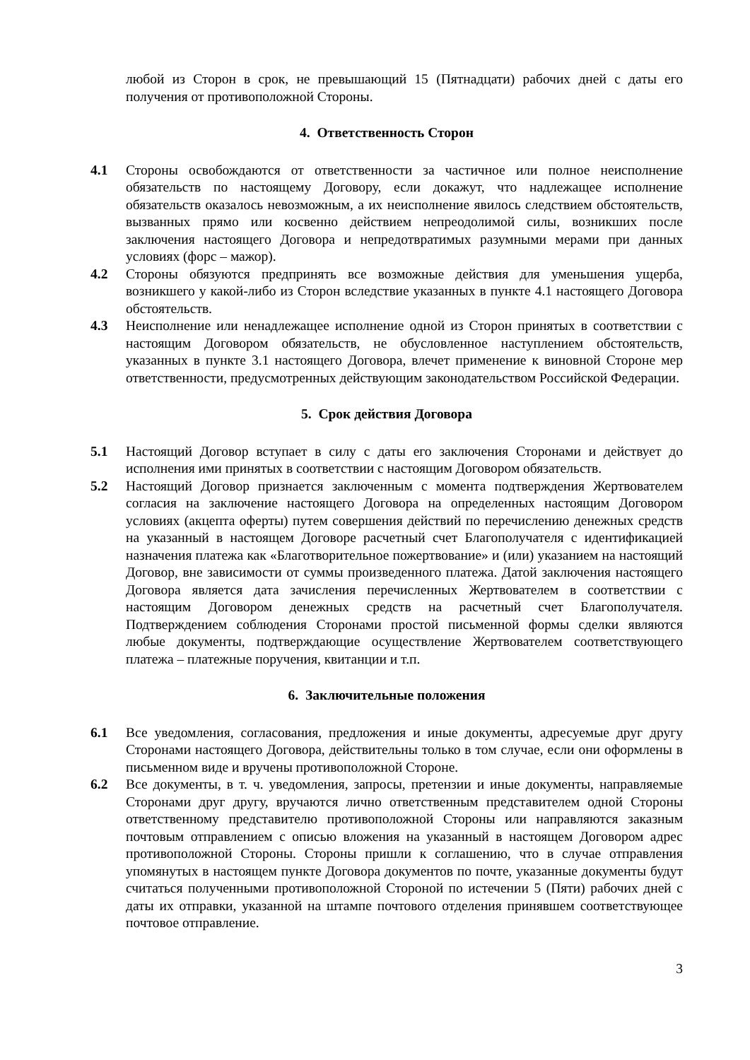любой из Сторон в срок, не превышающий 15 (Пятнадцати) рабочих дней с даты его получения от противоположной Стороны.
4. Ответственность Сторон
4.1 Стороны освобождаются от ответственности за частичное или полное неисполнение обязательств по настоящему Договору, если докажут, что надлежащее исполнение обязательств оказалось невозможным, а их неисполнение явилось следствием обстоятельств, вызванных прямо или косвенно действием непреодолимой силы, возникших после заключения настоящего Договора и непредотвратимых разумными мерами при данных условиях (форс – мажор).
4.2 Стороны обязуются предпринять все возможные действия для уменьшения ущерба, возникшего у какой-либо из Сторон вследствие указанных в пункте 4.1 настоящего Договора обстоятельств.
4.3 Неисполнение или ненадлежащее исполнение одной из Сторон принятых в соответствии с настоящим Договором обязательств, не обусловленное наступлением обстоятельств, указанных в пункте 3.1 настоящего Договора, влечет применение к виновной Стороне мер ответственности, предусмотренных действующим законодательством Российской Федерации.
5. Срок действия Договора
5.1 Настоящий Договор вступает в силу с даты его заключения Сторонами и действует до исполнения ими принятых в соответствии с настоящим Договором обязательств.
5.2 Настоящий Договор признается заключенным с момента подтверждения Жертвователем согласия на заключение настоящего Договора на определенных настоящим Договором условиях (акцепта оферты) путем совершения действий по перечислению денежных средств на указанный в настоящем Договоре расчетный счет Благополучателя с идентификацией назначения платежа как «Благотворительное пожертвование» и (или) указанием на настоящий Договор, вне зависимости от суммы произведенного платежа. Датой заключения настоящего Договора является дата зачисления перечисленных Жертвователем в соответствии с настоящим Договором денежных средств на расчетный счет Благополучателя. Подтверждением соблюдения Сторонами простой письменной формы сделки являются любые документы, подтверждающие осуществление Жертвователем соответствующего платежа – платежные поручения, квитанции и т.п.
6. Заключительные положения
6.1 Все уведомления, согласования, предложения и иные документы, адресуемые друг другу Сторонами настоящего Договора, действительны только в том случае, если они оформлены в письменном виде и вручены противоположной Стороне.
6.2 Все документы, в т. ч. уведомления, запросы, претензии и иные документы, направляемые Сторонами друг другу, вручаются лично ответственным представителем одной Стороны ответственному представителю противоположной Стороны или направляются заказным почтовым отправлением с описью вложения на указанный в настоящем Договором адрес противоположной Стороны. Стороны пришли к соглашению, что в случае отправления упомянутых в настоящем пункте Договора документов по почте, указанные документы будут считаться полученными противоположной Стороной по истечении 5 (Пяти) рабочих дней с даты их отправки, указанной на штампе почтового отделения принявшем соответствующее почтовое отправление.
3